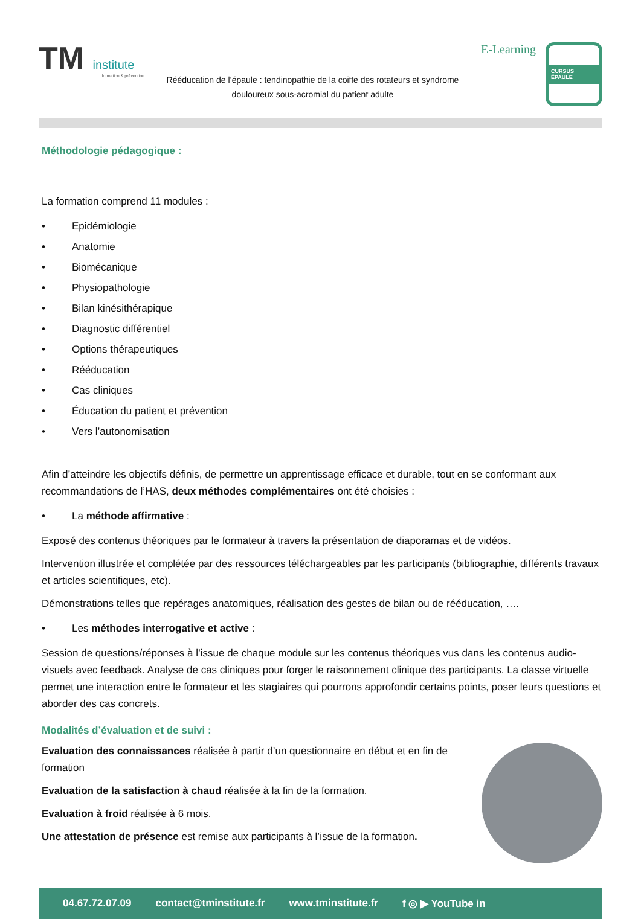TM institute
formation & prévention
Rééducation de l’épaule : tendinopathie de la coiffe des rotateurs et syndrome douloureux sous-acromial du patient adulte
E-Learning
CURSUS ÉPAULE
Méthodologie pédagogique :
La formation comprend 11 modules :
• Epidémiologie
• Anatomie
• Biomécanique
• Physiopathologie
• Bilan kinésithérapique
• Diagnostic différentiel
• Options thérapeutiques
• Rééducation
• Cas cliniques
• Éducation du patient et prévention
• Vers l’autonomisation
Afin d’atteindre les objectifs définis, de permettre un apprentissage efficace et durable, tout en se conformant aux recommandations de l’HAS, deux méthodes complémentaires ont été choisies :
• La méthode affirmative :
Exposé des contenus théoriques par le formateur à travers la présentation de diaporamas et de vidéos.
Intervention illustrée et complétée par des ressources téléchargeables par les participants (bibliographie, différents travaux et articles scientifiques, etc).
Démonstrations telles que repérages anatomiques, réalisation des gestes de bilan ou de rééducation, ….
• Les méthodes interrogative et active :
Session de questions/réponses à l’issue de chaque module sur les contenus théoriques vus dans les contenus audio-visuels avec feedback. Analyse de cas cliniques pour forger le raisonnement clinique des participants. La classe virtuelle permet une interaction entre le formateur et les stagiaires qui pourrons approfondir certains points, poser leurs questions et aborder des cas concrets.
Modalités d’évaluation et de suivi :
Evaluation des connaissances réalisée à partir d’un questionnaire en début et en fin de formation
Evaluation de la satisfaction à chaud réalisée à la fin de la formation.
Evaluation à froid réalisée à 6 mois.
Une attestation de présence est remise aux participants à l’issue de la formation.
04.67.72.07.09 contact@tminstitute.fr www.tminstitute.fr f ◎ ▶ YouTube in